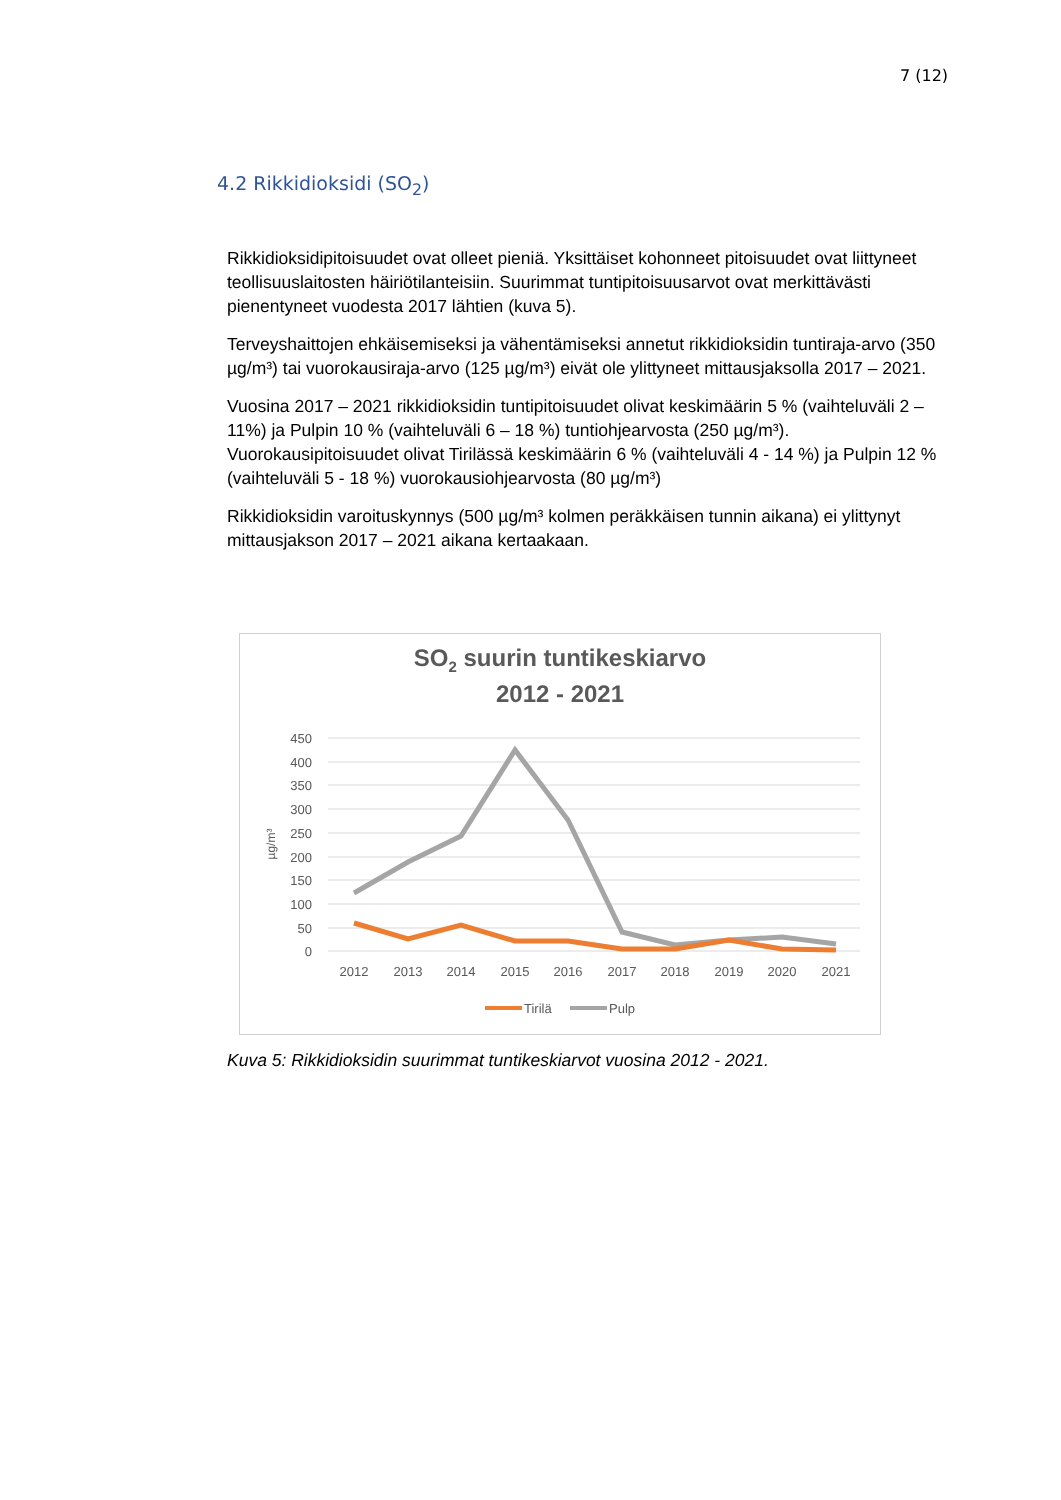7 (12)
4.2 Rikkidioksidi (SO<sub>2</sub>)
Rikkidioksidipitoisuudet ovat olleet pieniä. Yksittäiset kohonneet pitoisuudet ovat liittyneet teollisuuslaitosten häiriötilanteisiin. Suurimmat tuntipitoisuusarvot ovat merkittävästi pienentyneet vuodesta 2017 lähtien (kuva 5).
Terveyshaittojen ehkäisemiseksi ja vähentämiseksi annetut rikkidioksidin tuntiraja-arvo (350 µg/m³) tai vuorokausiraja-arvo (125 µg/m³) eivät ole ylittyneet mittausjaksolla 2017 – 2021.
Vuosina 2017 – 2021 rikkidioksidin tuntipitoisuudet olivat keskimäärin 5 % (vaihteluväli 2 – 11%) ja Pulpin 10 % (vaihteluväli 6 – 18 %) tuntiohjearvosta (250 µg/m³). Vuorokausipitoisuudet olivat Tirilässä keskimäärin 6 % (vaihteluväli 4 - 14 %) ja Pulpin 12 % (vaihteluväli 5 - 18 %) vuorokausiohjearvosta (80 µg/m³)
Rikkidioksidin varoituskynnys (500 µg/m³ kolmen peräkkäisen tunnin aikana) ei ylittynyt mittausjakson 2017 – 2021 aikana kertaakaan.
SO2 suurin tuntikeskiarvo
2012 - 2021
450
400
350
300
250
200
150
100
50
0
µg/m³
2012
2013
2014
2015
2016
2017
2018
2019
2020
2021
Tirilä
Pulp
Kuva 5: Rikkidioksidin suurimmat tuntikeskiarvot vuosina 2012 - 2021.